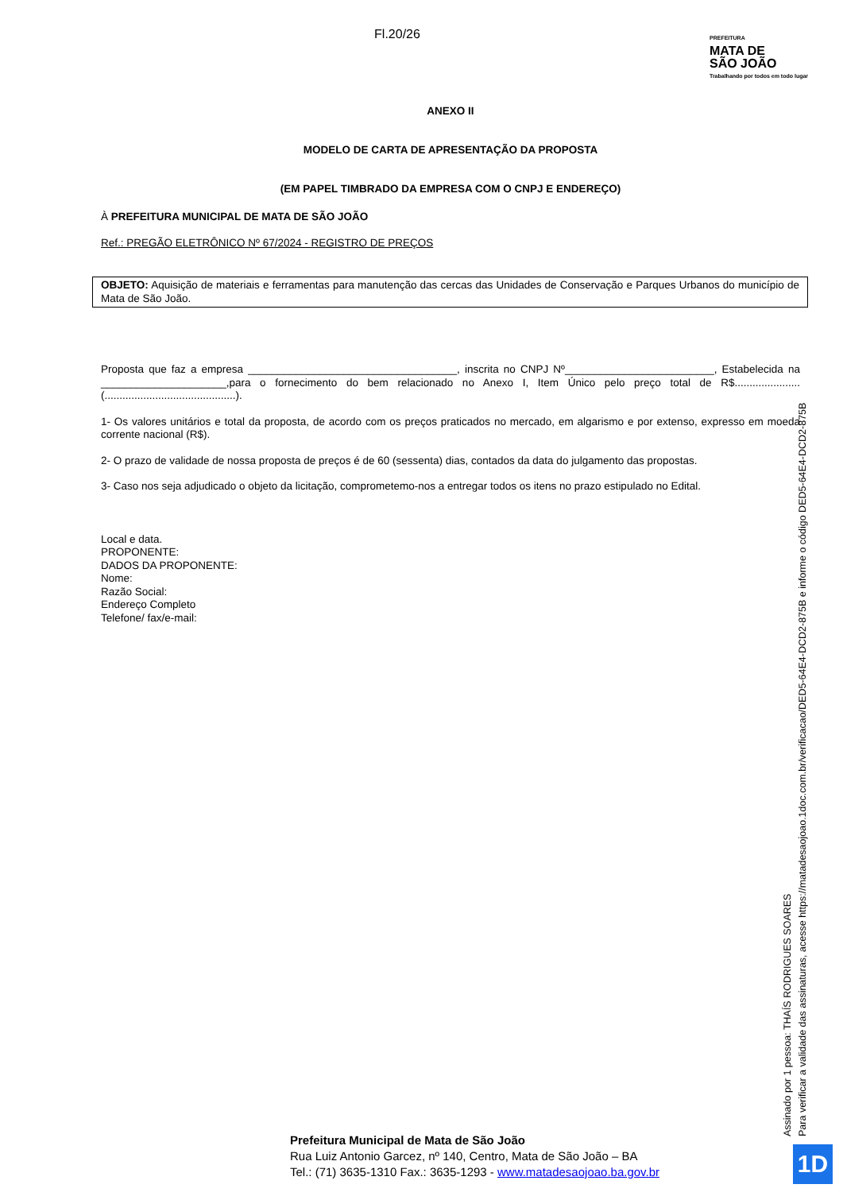Fl.20/26
PREFEITURA
MATA DE
SÃO JOÃO
Trabalhando por todos em todo lugar
ANEXO II
MODELO DE CARTA DE APRESENTAÇÃO DA PROPOSTA
(EM PAPEL TIMBRADO DA EMPRESA COM O CNPJ E ENDEREÇO)
À PREFEITURA MUNICIPAL DE MATA DE SÃO JOÃO
Ref.: PREGÃO ELETRÔNICO Nº 67/2024 - REGISTRO DE PREÇOS
OBJETO: Aquisição de materiais e ferramentas para manutenção das cercas das Unidades de Conservação e Parques Urbanos do município de Mata de São João.
Proposta que faz a empresa ___________________________________, inscrita no CNPJ Nº_________________________, Estabelecida na _____________________,para o fornecimento do bem relacionado no Anexo I, Item Único pelo preço total de R$......................(............................................).
1- Os valores unitários e total da proposta, de acordo com os preços praticados no mercado, em algarismo e por extenso, expresso em moeda corrente nacional (R$).
2- O prazo de validade de nossa proposta de preços é de 60 (sessenta) dias, contados da data do julgamento das propostas.
3- Caso nos seja adjudicado o objeto da licitação, comprometemo-nos a entregar todos os itens no prazo estipulado no Edital.
Local e data.
PROPONENTE:
DADOS DA PROPONENTE:
Nome:
Razão Social:
Endereço Completo
Telefone/ fax/e-mail:
Assinado por 1 pessoa: THAÍS RODRIGUES SOARES
Para verificar a validade das assinaturas, acesse https://matadesaojoao.1doc.com.br/verificacao/DED5-64E4-DCD2-875B e informe o código DED5-64E4-DCD2-875B
Prefeitura Municipal de Mata de São João
Rua Luiz Antonio Garcez, nº 140, Centro, Mata de São João – BA
Tel.: (71) 3635-1310 Fax.: 3635-1293 - www.matadesaojoao.ba.gov.br
1D